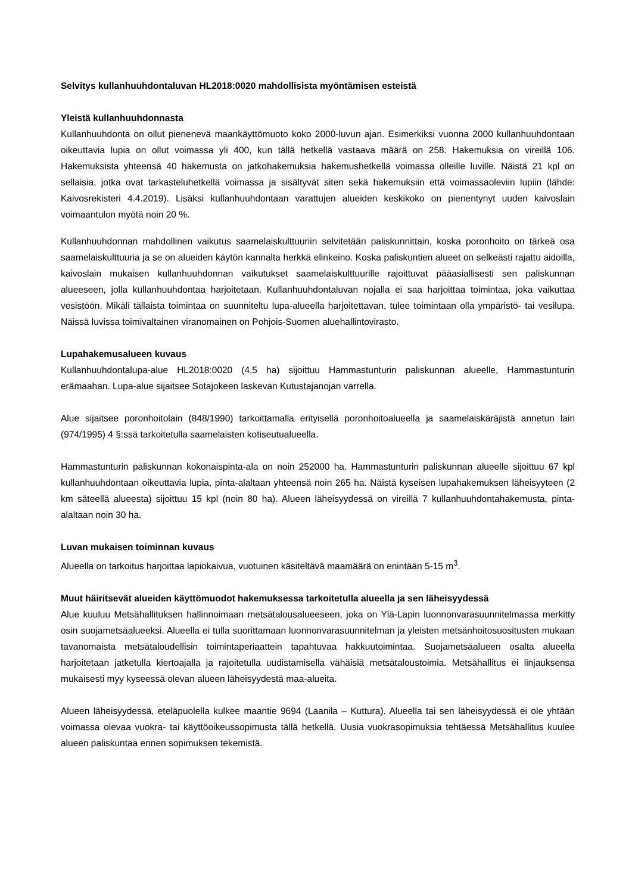Selvitys kullanhuuhdontaluvan HL2018:0020 mahdollisista myöntämisen esteistä
Yleistä kullanhuuhdonnasta
Kullanhuuhdonta on ollut pienenevä maankäyttömuoto koko 2000-luvun ajan. Esimerkiksi vuonna 2000 kullanhuuhdontaan oikeuttavia lupia on ollut voimassa yli 400, kun tällä hetkellä vastaava määrä on 258. Hakemuksia on vireillä 106. Hakemuksista yhteensä 40 hakemusta on jatkohakemuksia hakemushetkellä voimassa olleille luville. Näistä 21 kpl on sellaisia, jotka ovat tarkasteluhetkellä voimassa ja sisältyvät siten sekä hakemuksiin että voimassaoleviin lupiin (lähde: Kaivosrekisteri 4.4.2019). Lisäksi kullanhuuhdontaan varattujen alueiden keskikoko on pienentynyt uuden kaivoslain voimaantulon myötä noin 20 %.
Kullanhuuhdonnan mahdollinen vaikutus saamelaiskulttuuriin selvitetään paliskunnittain, koska poronhoito on tärkeä osa saamelaiskulttuuria ja se on alueiden käytön kannalta herkkä elinkeino. Koska paliskuntien alueet on selkeästi rajattu aidoilla, kaivoslain mukaisen kullanhuuhdonnan vaikutukset saamelaiskulttuurille rajoittuvat pääasiallisesti sen paliskunnan alueeseen, jolla kullanhuuhdontaa harjoitetaan. Kullanhuuhdontaluvan nojalla ei saa harjoittaa toimintaa, joka vaikuttaa vesistöön. Mikäli tällaista toimintaa on suunniteltu lupa-alueella harjoitettavan, tulee toimintaan olla ympäristö- tai vesilupa. Näissä luvissa toimivaltainen viranomainen on Pohjois-Suomen aluehallintovirasto.
Lupahakemusalueen kuvaus
Kullanhuuhdontalupa-alue HL2018:0020 (4,5 ha) sijoittuu Hammastunturin paliskunnan alueelle, Hammastunturin erämaahan. Lupa-alue sijaitsee Sotajokeen laskevan Kutustajanojan varrella.
Alue sijaitsee poronhoitolain (848/1990) tarkoittamalla erityisellä poronhoitoalueella ja saamelaiskäräjistä annetun lain (974/1995) 4 §:ssä tarkoitetulla saamelaisten kotiseutualueella.
Hammastunturin paliskunnan kokonaispinta-ala on noin 252000 ha. Hammastunturin paliskunnan alueelle sijoittuu 67 kpl kullanhuuhdontaan oikeuttavia lupia, pinta-alaltaan yhteensä noin 265 ha. Näistä kyseisen lupahakemuksen läheisyyteen (2 km säteellä alueesta) sijoittuu 15 kpl (noin 80 ha). Alueen läheisyydessä on vireillä 7 kullanhuuhdontahakemusta, pinta-alaltaan noin 30 ha.
Luvan mukaisen toiminnan kuvaus
Alueella on tarkoitus harjoittaa lapiokaivua, vuotuinen käsiteltävä maamäärä on enintään 5-15 m<sup>3</sup>.
Muut häiritsevät alueiden käyttömuodot hakemuksessa tarkoitetulla alueella ja sen läheisyydessä
Alue kuuluu Metsähallituksen hallinnoimaan metsätalousalueeseen, joka on Ylä-Lapin luonnonvarasuunnitelmassa merkitty osin suojametsäalueeksi. Alueella ei tulla suorittamaan luonnonvarasuunnitelman ja yleisten metsänhoitosuositusten mukaan tavanomaista metsätaloudellisin toimintaperiaattein tapahtuvaa hakkuutoimintaa. Suojametsäalueen osalta alueella harjoitetaan jatketulla kiertoajalla ja rajoitetulla uudistamisella vähäisiä metsätaloustoimia. Metsähallitus ei linjauksensa mukaisesti myy kyseessä olevan alueen läheisyydestä maa-alueita.
Alueen läheisyydessä, eteläpuolella kulkee maantie 9694 (Laanila – Kuttura). Alueella tai sen läheisyydessä ei ole yhtään voimassa olevaa vuokra- tai käyttöoikeussopimusta tällä hetkellä. Uusia vuokrasopimuksia tehtäessä Metsähallitus kuulee alueen paliskuntaa ennen sopimuksen tekemistä.